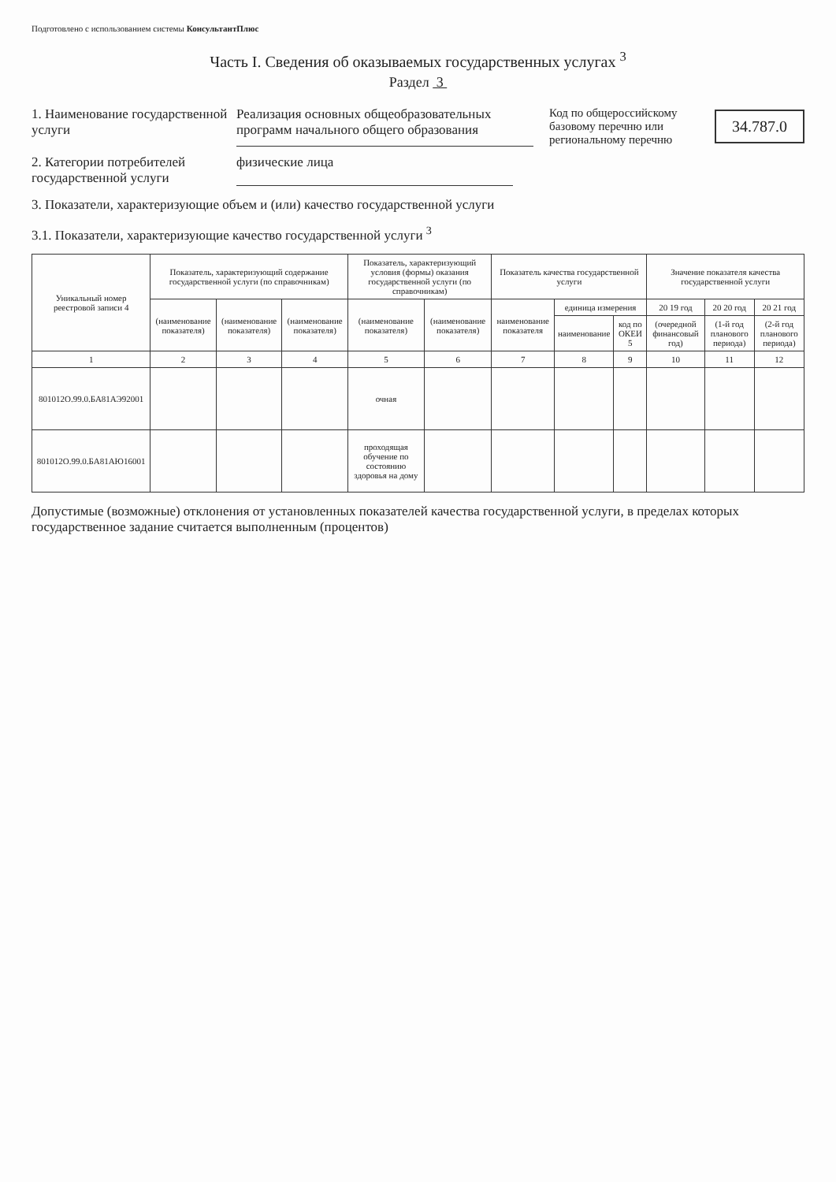Подготовлено с использованием системы КонсультантПлюс
Часть I. Сведения об оказываемых государственных услугах <sup>3</sup>
Раздел 3
1. Наименование государственной услуги
Реализация основных общеобразовательных программ начального общего образования
Код по общероссийскому базовому перечню или региональному перечню
34.787.0
2. Категории потребителей государственной услуги
физические лица
3. Показатели, характеризующие объем и (или) качество государственной услуги
3.1. Показатели, характеризующие качество государственной услуги <sup>3</sup>
| Уникальный номер реестровой записи 4 | Показатель, характеризующий содержание государственной услуги (по справочникам) | | | Показатель, характеризующий условия (формы) оказания государственной услуги (по справочникам) | | Показатель качества государственной услуги | | | Значение показателя качества государственной услуги | | |
| --- | --- | --- | --- | --- | --- | --- | --- | --- | --- | --- | --- |
| | (наименование показателя) | (наименование показателя) | (наименование показателя) | (наименование показателя) | (наименование показателя) | наименование показателя | единица измерения | | 20 19 год | 20 20 год | 20 21 год |
| | | | | | | | наименование | код по ОКЕИ 5 | (очередной финансовый год) | (1-й год планового периода) | (2-й год планового периода) |
| 1 | 2 | 3 | 4 | 5 | 6 | 7 | 8 | 9 | 10 | 11 | 12 |
| 801012О.99.0.БА81АЭ92001 | | | | очная | | | | | | | |
| 801012О.99.0.БА81АЮ16001 | | | | проходящая обучение по состоянию здоровья на дому | | | | | | | |
Допустимые (возможные) отклонения от установленных показателей качества государственной услуги, в пределах которых государственное задание считается выполненным (процентов)